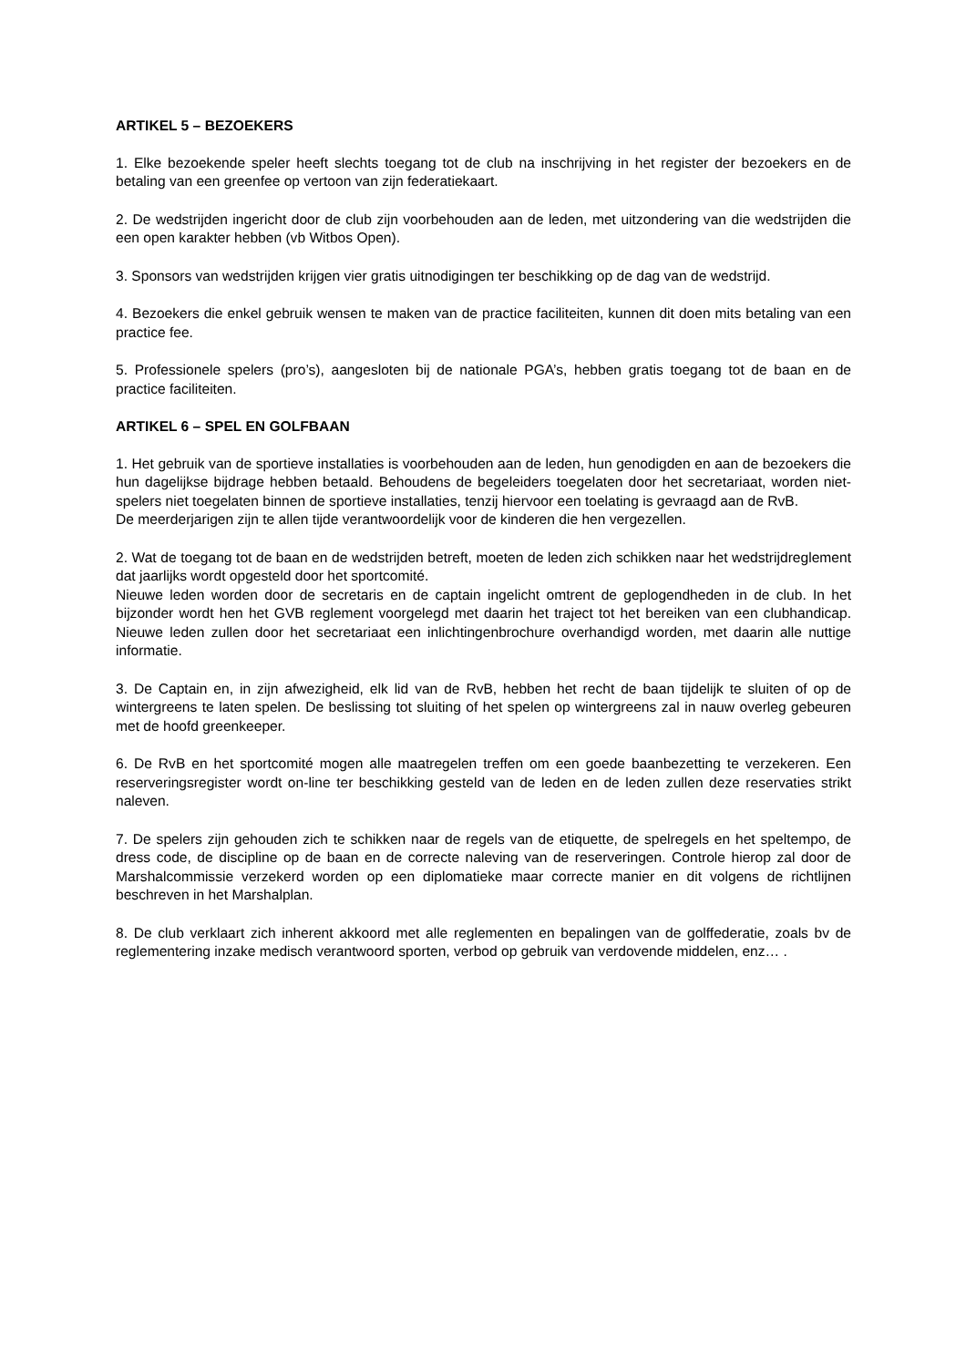ARTIKEL 5 – BEZOEKERS
1. Elke bezoekende speler heeft slechts toegang tot de club na inschrijving in het register der bezoekers en de betaling van een greenfee op vertoon van zijn federatiekaart.
2. De wedstrijden ingericht door de club zijn voorbehouden aan de leden, met uitzondering van die wedstrijden die een open karakter hebben (vb Witbos Open).
3. Sponsors van wedstrijden krijgen vier gratis uitnodigingen ter beschikking op de dag van de wedstrijd.
4. Bezoekers die enkel gebruik wensen te maken van de practice faciliteiten, kunnen dit doen mits betaling van een practice fee.
5. Professionele spelers (pro’s), aangesloten bij de nationale PGA’s, hebben gratis toegang tot de baan en de practice faciliteiten.
ARTIKEL 6 – SPEL EN GOLFBAAN
1. Het gebruik van de sportieve installaties is voorbehouden aan de leden, hun genodigden en aan de bezoekers die hun dagelijkse bijdrage hebben betaald. Behoudens de begeleiders toegelaten door het secretariaat, worden niet-spelers niet toegelaten binnen de sportieve installaties, tenzij hiervoor een toelating is gevraagd aan de RvB.
De meerderjarigen zijn te allen tijde verantwoordelijk voor de kinderen die hen vergezellen.
2. Wat de toegang tot de baan en de wedstrijden betreft, moeten de leden zich schikken naar het wedstrijdreglement dat jaarlijks wordt opgesteld door het sportcomité.
Nieuwe leden worden door de secretaris en de captain ingelicht omtrent de geplogendheden in de club. In het bijzonder wordt hen het GVB reglement voorgelegd met daarin het traject tot het bereiken van een clubhandicap. Nieuwe leden zullen door het secretariaat een inlichtingenbrochure overhandigd worden, met daarin alle nuttige informatie.
3. De Captain en, in zijn afwezigheid, elk lid van de RvB, hebben het recht de baan tijdelijk te sluiten of op de wintergreens te laten spelen. De beslissing tot sluiting of het spelen op wintergreens zal in nauw overleg gebeuren met de hoofd greenkeeper.
6. De RvB en het sportcomité mogen alle maatregelen treffen om een goede baanbezetting te verzekeren. Een reserveringsregister wordt on-line ter beschikking gesteld van de leden en de leden zullen deze reservaties strikt naleven.
7. De spelers zijn gehouden zich te schikken naar de regels van de etiquette, de spelregels en het speltempo, de dress code, de discipline op de baan en de correcte naleving van de reserveringen. Controle hierop zal door de Marshalcommissie verzekerd worden op een diplomatieke maar correcte manier en dit volgens de richtlijnen beschreven in het Marshalplan.
8. De club verklaart zich inherent akkoord met alle reglementen en bepalingen van de golffederatie, zoals bv de reglementering inzake medisch verantwoord sporten, verbod op gebruik van verdovende middelen, enz… .